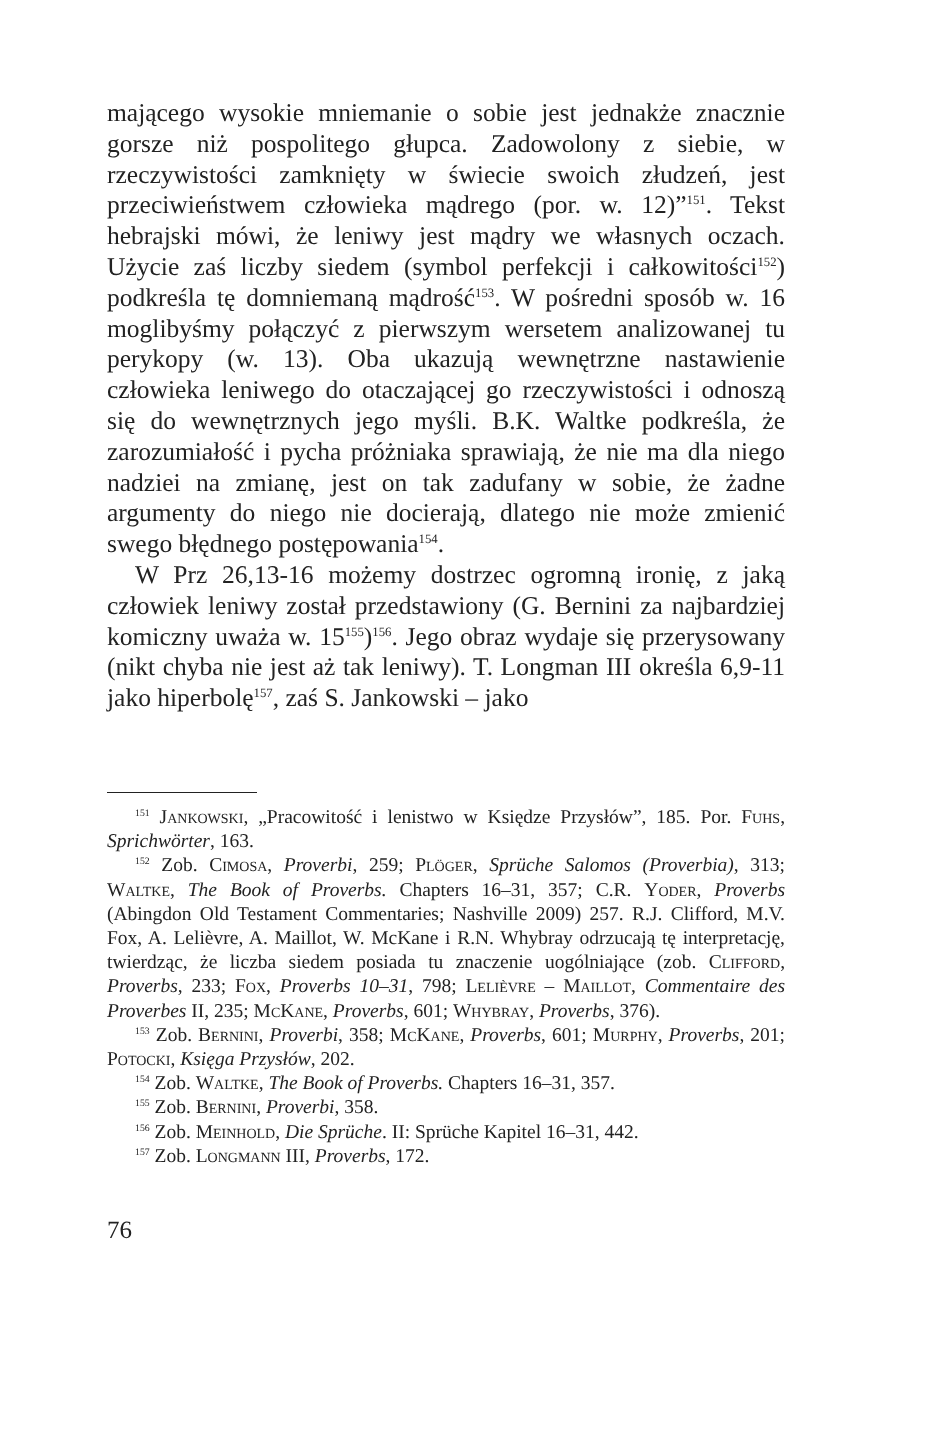mającego wysokie mniemanie o sobie jest jednakże znacznie gorsze niż pospolitego głupca. Zadowolony z siebie, w rzeczywistości zamknięty w świecie swoich złudzeń, jest przeciwieństwem człowieka mądrego (por. w. 12)”<sup>151</sup>. Tekst hebrajski mówi, że leniwy jest mądry we własnych oczach. Użycie zaś liczby siedem (symbol perfekcji i całkowitości<sup>152</sup>) podkreśla tę domniemaną mądrość<sup>153</sup>. W pośredni sposób w. 16 moglibyśmy połączyć z pierwszym wersetem analizowanej tu perykopy (w. 13). Oba ukazują wewnętrzne nastawienie człowieka leniwego do otaczającej go rzeczywistości i odnoszą się do wewnętrznych jego myśli. B.K. Waltke podkreśla, że zarozumiałość i pycha próżniaka sprawiają, że nie ma dla niego nadziei na zmianę, jest on tak zadufany w sobie, że żadne argumenty do niego nie docierają, dlatego nie może zmienić swego błędnego postępowania<sup>154</sup>.
W Prz 26,13-16 możemy dostrzec ogromną ironię, z jaką człowiek leniwy został przedstawiony (G. Bernini za najbardziej komiczny uważa w. 15<sup>155</sup>)<sup>156</sup>. Jego obraz wydaje się przerysowany (nikt chyba nie jest aż tak leniwy). T. Longman III określa 6,9-11 jako hiperbolę<sup>157</sup>, zaś S. Jankowski – jako
<sup>151</sup> Jankowski, „Pracowitość i lenistwo w Księdze Przysłów”, 185. Por. Fuhs, Sprichwörter, 163.
<sup>152</sup> Zob. Cimosa, Proverbi, 259; Plöger, Sprüche Salomos (Proverbia), 313; Waltke, The Book of Proverbs. Chapters 16–31, 357; C.R. Yoder, Proverbs (Abingdon Old Testament Commentaries; Nashville 2009) 257. R.J. Clifford, M.V. Fox, A. Lelièvre, A. Maillot, W. McKane i R.N. Whybray odrzucają tę interpretację, twierdząc, że liczba siedem posiada tu znaczenie uogólniające (zob. Clifford, Proverbs, 233; Fox, Proverbs 10–31, 798; Lelièvre – Maillot, Commentaire des Proverbes II, 235; McKane, Proverbs, 601; Whybray, Proverbs, 376).
<sup>153</sup> Zob. Bernini, Proverbi, 358; McKane, Proverbs, 601; Murphy, Proverbs, 201; Potocki, Księga Przysłów, 202.
<sup>154</sup> Zob. Waltke, The Book of Proverbs. Chapters 16–31, 357.
<sup>155</sup> Zob. Bernini, Proverbi, 358.
<sup>156</sup> Zob. Meinhold, Die Sprüche. II: Sprüche Kapitel 16–31, 442.
<sup>157</sup> Zob. Longmann III, Proverbs, 172.
76